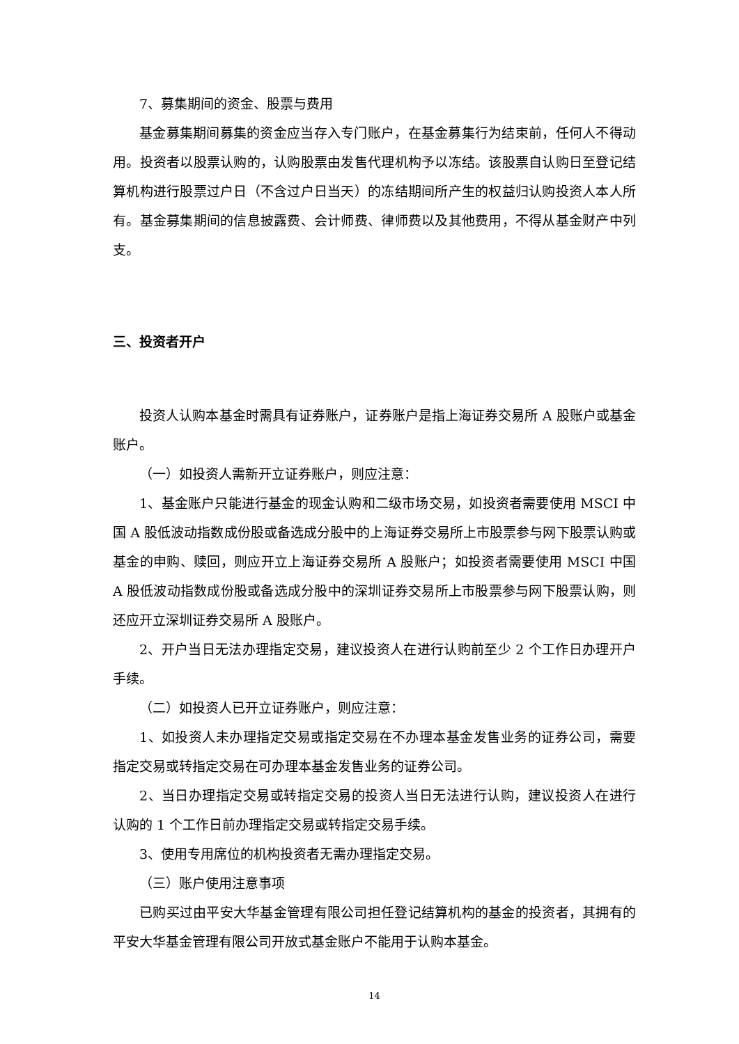7、募集期间的资金、股票与费用
基金募集期间募集的资金应当存入专门账户，在基金募集行为结束前，任何人不得动用。投资者以股票认购的，认购股票由发售代理机构予以冻结。该股票自认购日至登记结算机构进行股票过户日（不含过户日当天）的冻结期间所产生的权益归认购投资人本人所有。基金募集期间的信息披露费、会计师费、律师费以及其他费用，不得从基金财产中列支。
三、投资者开户
投资人认购本基金时需具有证券账户，证券账户是指上海证券交易所 A 股账户或基金账户。
（一）如投资人需新开立证券账户，则应注意：
1、基金账户只能进行基金的现金认购和二级市场交易，如投资者需要使用 MSCI 中国 A 股低波动指数成份股或备选成分股中的上海证券交易所上市股票参与网下股票认购或基金的申购、赎回，则应开立上海证券交易所 A 股账户；如投资者需要使用 MSCI 中国 A 股低波动指数成份股或备选成分股中的深圳证券交易所上市股票参与网下股票认购，则还应开立深圳证券交易所 A 股账户。
2、开户当日无法办理指定交易，建议投资人在进行认购前至少 2 个工作日办理开户手续。
（二）如投资人已开立证券账户，则应注意：
1、如投资人未办理指定交易或指定交易在不办理本基金发售业务的证券公司，需要指定交易或转指定交易在可办理本基金发售业务的证券公司。
2、当日办理指定交易或转指定交易的投资人当日无法进行认购，建议投资人在进行认购的 1 个工作日前办理指定交易或转指定交易手续。
3、使用专用席位的机构投资者无需办理指定交易。
（三）账户使用注意事项
已购买过由平安大华基金管理有限公司担任登记结算机构的基金的投资者，其拥有的平安大华基金管理有限公司开放式基金账户不能用于认购本基金。
14